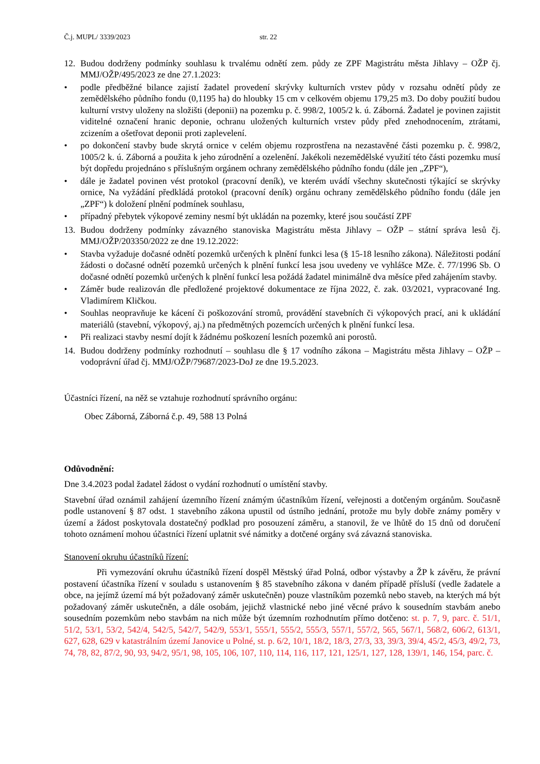Č.j. MUPL/ 3339/2023 str. 22
12. Budou dodrženy podmínky souhlasu k trvalému odnětí zem. půdy ze ZPF Magistrátu města Jihlavy – OŽP čj. MMJ/OŽP/495/2023 ze dne 27.1.2023:
• podle předběžné bilance zajistí žadatel provedení skrývky kulturních vrstev půdy v rozsahu odnětí půdy ze zemědělského půdního fondu (0,1195 ha) do hloubky 15 cm v celkovém objemu 179,25 m3. Do doby použití budou kulturní vrstvy uloženy na složišti (deponii) na pozemku p. č. 998/2, 1005/2 k. ú. Záborná. Žadatel je povinen zajistit viditelné označení hranic deponie, ochranu uložených kulturních vrstev půdy před znehodnocením, ztrátami, zcizením a ošetřovat deponii proti zaplevelení.
• po dokončení stavby bude skrytá ornice v celém objemu rozprostřena na nezastavěné části pozemku p. č. 998/2, 1005/2 k. ú. Záborná a použita k jeho zúrodnění a ozelenění. Jakékoli nezemědělské využití této části pozemku musí být dopředu projednáno s příslušným orgánem ochrany zemědělského půdního fondu (dále jen „ZPF“),
• dále je žadatel povinen vést protokol (pracovní deník), ve kterém uvádí všechny skutečnosti týkající se skrývky ornice, Na vyžádání předkládá protokol (pracovní deník) orgánu ochrany zemědělského půdního fondu (dále jen „ZPF“) k doložení plnění podmínek souhlasu,
• případný přebytek výkopové zeminy nesmí být ukládán na pozemky, které jsou součástí ZPF
13. Budou dodrženy podmínky závazného stanoviska Magistrátu města Jihlavy – OŽP – státní správa lesů čj. MMJ/OŽP/203350/2022 ze dne 19.12.2022:
• Stavba vyžaduje dočasné odnětí pozemků určených k plnění funkci lesa (§ 15-18 lesního zákona). Náležitosti podání žádosti o dočasné odnětí pozemků určených k plnění funkcí lesa jsou uvedeny ve vyhlášce MZe. č. 77/1996 Sb. O dočasné odnětí pozemků určených k plnění funkcí lesa požádá žadatel minimálně dva měsíce před zahájením stavby.
• Záměr bude realizován dle předložené projektové dokumentace ze října 2022, č. zak. 03/2021, vypracované Ing. Vladimírem Kličkou.
• Souhlas neopravňuje ke kácení či poškozování stromů, provádění stavebních či výkopových prací, ani k ukládání materiálů (stavební, výkopový, aj.) na předmětných pozemcích určených k plnění funkcí lesa.
• Při realizaci stavby nesmí dojít k žádnému poškození lesních pozemků ani porostů.
14. Budou dodrženy podmínky rozhodnutí – souhlasu dle § 17 vodního zákona – Magistrátu města Jihlavy – OŽP – vodoprávní úřad čj. MMJ/OŽP/79687/2023-DoJ ze dne 19.5.2023.
Účastníci řízení, na něž se vztahuje rozhodnutí správního orgánu:
Obec Záborná, Záborná č.p. 49, 588 13 Polná
Odůvodnění:
Dne 3.4.2023 podal žadatel žádost o vydání rozhodnutí o umístění stavby.
Stavební úřad oznámil zahájení územního řízení známým účastníkům řízení, veřejnosti a dotčeným orgánům. Současně podle ustanovení § 87 odst. 1 stavebního zákona upustil od ústního jednání, protože mu byly dobře známy poměry v území a žádost poskytovala dostatečný podklad pro posouzení záměru, a stanovil, že ve lhůtě do 15 dnů od doručení tohoto oznámení mohou účastníci řízení uplatnit své námitky a dotčené orgány svá závazná stanoviska.
Stanovení okruhu účastníků řízení:
Při vymezování okruhu účastníků řízení dospěl Městský úřad Polná, odbor výstavby a ŽP k závěru, že právní postavení účastníka řízení v souladu s ustanovením § 85 stavebního zákona v daném případě přísluší (vedle žadatele a obce, na jejímž území má být požadovaný záměr uskutečněn) pouze vlastníkům pozemků nebo staveb, na kterých má být požadovaný záměr uskutečněn, a dále osobám, jejichž vlastnické nebo jiné věcné právo k sousedním stavbám anebo sousedním pozemkům nebo stavbám na nich může být územním rozhodnutím přímo dotčeno: st. p. 7, 9, parc. č. 51/1, 51/2, 53/1, 53/2, 542/4, 542/5, 542/7, 542/9, 553/1, 555/1, 555/2, 555/3, 557/1, 557/2, 565, 567/1, 568/2, 606/2, 613/1, 627, 628, 629 v katastrálním území Janovice u Polné, st. p. 6/2, 10/1, 18/2, 18/3, 27/3, 33, 39/3, 39/4, 45/2, 45/3, 49/2, 73, 74, 78, 82, 87/2, 90, 93, 94/2, 95/1, 98, 105, 106, 107, 110, 114, 116, 117, 121, 125/1, 127, 128, 139/1, 146, 154, parc. č.